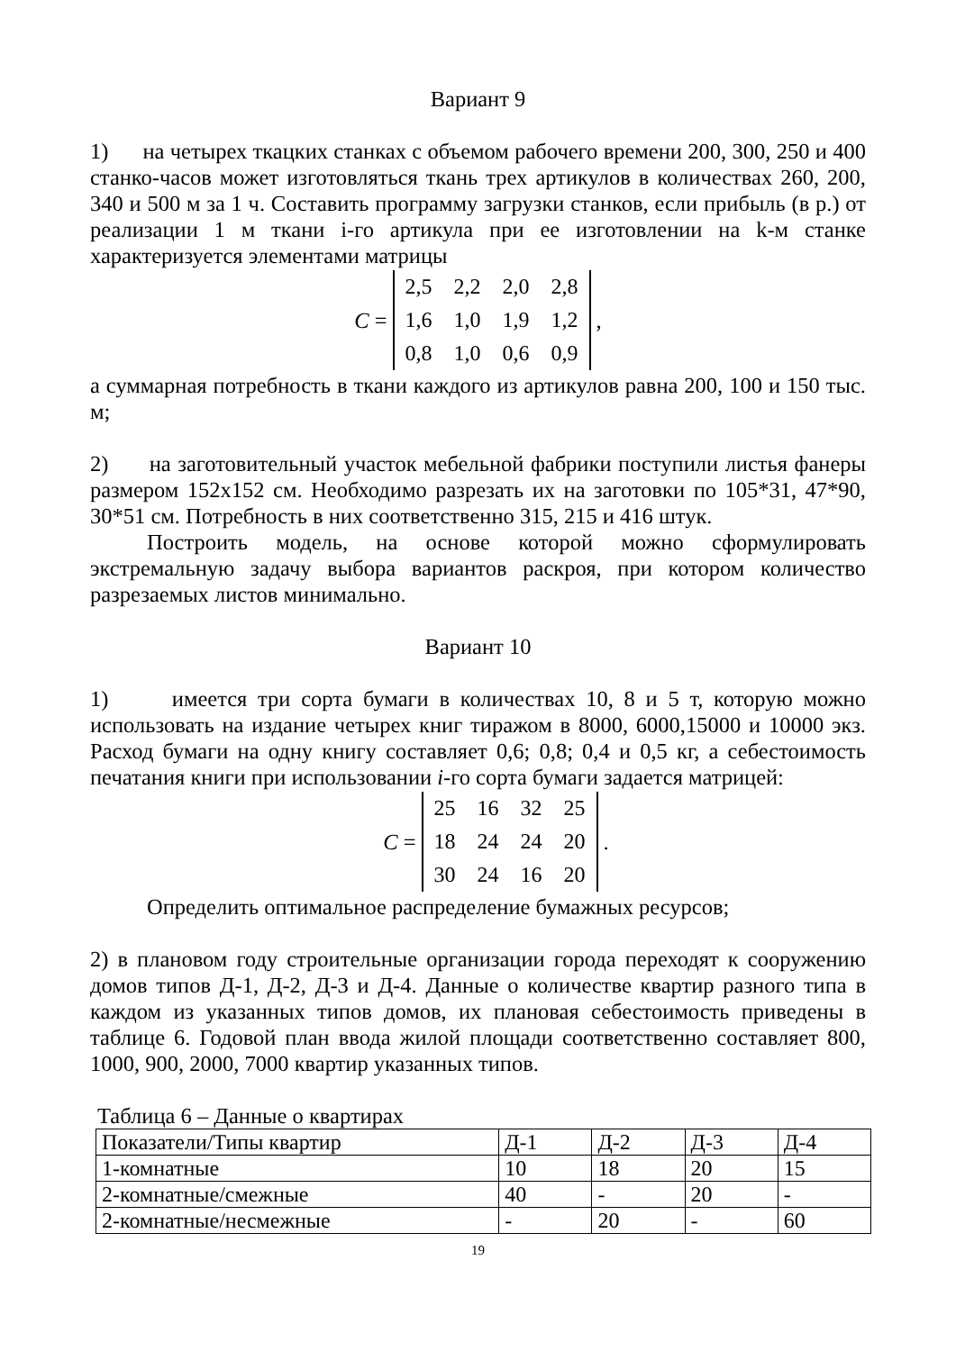Вариант 9
1) на четырех ткацких станках с объемом рабочего времени 200, 300, 250 и 400 станко-часов может изготовляться ткань трех артикулов в количествах 260, 200, 340 и 500 м за 1 ч. Составить программу загрузки станков, если прибыль (в р.) от реализации 1 м ткани i-го артикула при ее изготовлении на k-м станке характеризуется элементами матрицы
C =
| 2,5 | 2,2 | 2,0 | 2,8 |
| 1,6 | 1,0 | 1,9 | 1,2 |
| 0,8 | 1,0 | 0,6 | 0,9 |
,
а суммарная потребность в ткани каждого из артикулов равна 200, 100 и 150 тыс. м;
2) на заготовительный участок мебельной фабрики поступили листья фанеры размером 152х152 см. Необходимо разрезать их на заготовки по 105*31, 47*90, 30*51 см. Потребность в них соответственно 315, 215 и 416 штук.
Построить модель, на основе которой можно сформулировать экстремальную задачу выбора вариантов раскроя, при котором количество разрезаемых листов минимально.
Вариант 10
1) имеется три сорта бумаги в количествах 10, 8 и 5 т, которую можно использовать на издание четырех книг тиражом в 8000, 6000,15000 и 10000 экз. Расход бумаги на одну книгу составляет 0,6; 0,8; 0,4 и 0,5 кг, а себестоимость печатания книги при использовании i-го сорта бумаги задается матрицей:
C =
| 25 | 16 | 32 | 25 |
| 18 | 24 | 24 | 20 |
| 30 | 24 | 16 | 20 |
.
Определить оптимальное распределение бумажных ресурсов;
2) в плановом году строительные организации города переходят к сооружению домов типов Д-1, Д-2, Д-3 и Д-4. Данные о количестве квартир разного типа в каждом из указанных типов домов, их плановая себестоимость приведены в таблице 6. Годовой план ввода жилой площади соответственно составляет 800, 1000, 900, 2000, 7000 квартир указанных типов.
Таблица 6 – Данные о квартирах
| Показатели/Типы квартир | Д-1 | Д-2 | Д-3 | Д-4 |
| 1-комнатные | 10 | 18 | 20 | 15 |
| 2-комнатные/смежные | 40 | - | 20 | - |
| 2-комнатные/несмежные | - | 20 | - | 60 |
19